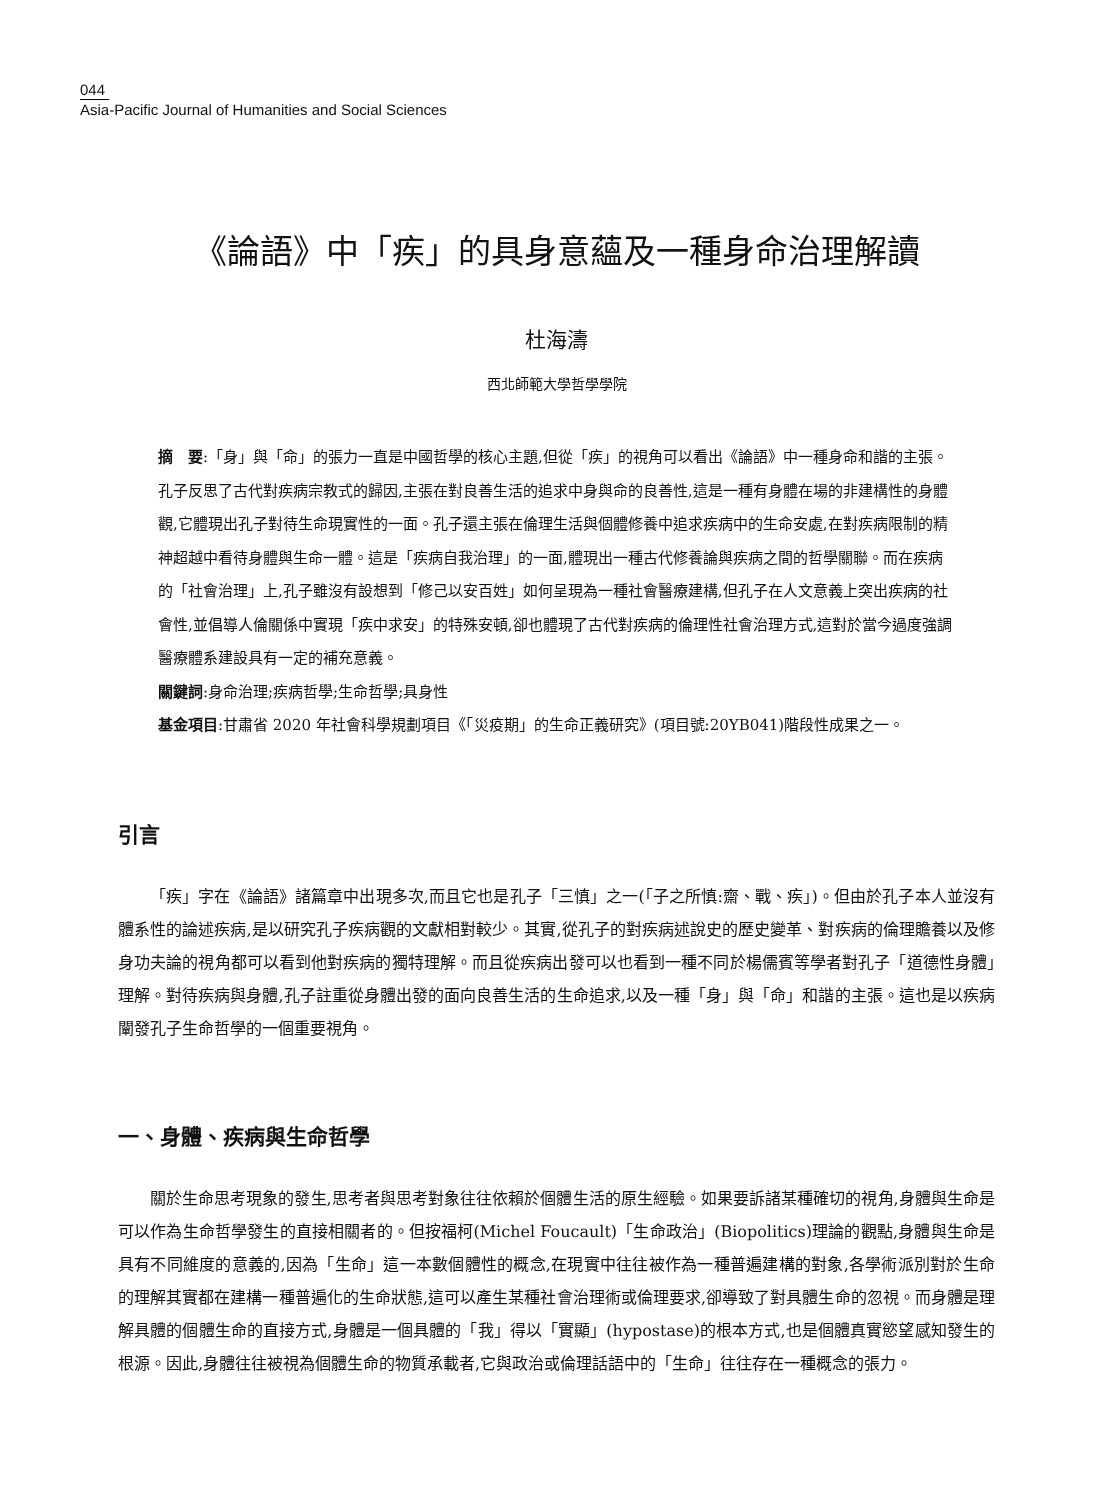044
Asia-Pacific Journal of Humanities and Social Sciences
《論語》中「疾」的具身意蘊及一種身命治理解讀
杜海濤
西北師範大學哲學學院
摘　要:「身」與「命」的張力一直是中國哲學的核心主題,但從「疾」的視角可以看出《論語》中一種身命和諧的主張。孔子反思了古代對疾病宗教式的歸因,主張在對良善生活的追求中身與命的良善性,這是一種有身體在場的非建構性的身體觀,它體現出孔子對待生命現實性的一面。孔子還主張在倫理生活與個體修養中追求疾病中的生命安處,在對疾病限制的精神超越中看待身體與生命一體。這是「疾病自我治理」的一面,體現出一種古代修養論與疾病之間的哲學關聯。而在疾病的「社會治理」上,孔子雖沒有設想到「修己以安百姓」如何呈現為一種社會醫療建構,但孔子在人文意義上突出疾病的社會性,並倡導人倫關係中實現「疾中求安」的特殊安頓,卻也體現了古代對疾病的倫理性社會治理方式,這對於當今過度強調醫療體系建設具有一定的補充意義。
關鍵詞:身命治理;疾病哲學;生命哲學;具身性
基金項目:甘肅省 2020 年社會科學規劃項目《「災疫期」的生命正義研究》(項目號:20YB041)階段性成果之一。
引言
「疾」字在《論語》諸篇章中出現多次,而且它也是孔子「三慎」之一(「子之所慎:齋、戰、疾」)。但由於孔子本人並沒有體系性的論述疾病,是以研究孔子疾病觀的文獻相對較少。其實,從孔子的對疾病述說史的歷史變革、對疾病的倫理贍養以及修身功夫論的視角都可以看到他對疾病的獨特理解。而且從疾病出發可以也看到一種不同於楊儒賓等學者對孔子「道德性身體」理解。對待疾病與身體,孔子註重從身體出發的面向良善生活的生命追求,以及一種「身」與「命」和諧的主張。這也是以疾病闡發孔子生命哲學的一個重要視角。
一、身體、疾病與生命哲學
關於生命思考現象的發生,思考者與思考對象往往依賴於個體生活的原生經驗。如果要訴諸某種確切的視角,身體與生命是可以作為生命哲學發生的直接相關者的。但按福柯(Michel Foucault)「生命政治」(Biopolitics)理論的觀點,身體與生命是具有不同維度的意義的,因為「生命」這一本數個體性的概念,在現實中往往被作為一種普遍建構的對象,各學術派別對於生命的理解其實都在建構一種普遍化的生命狀態,這可以產生某種社會治理術或倫理要求,卻導致了對具體生命的忽視。而身體是理解具體的個體生命的直接方式,身體是一個具體的「我」得以「實顯」(hypostase)的根本方式,也是個體真實慾望感知發生的根源。因此,身體往往被視為個體生命的物質承載者,它與政治或倫理話語中的「生命」往往存在一種概念的張力。